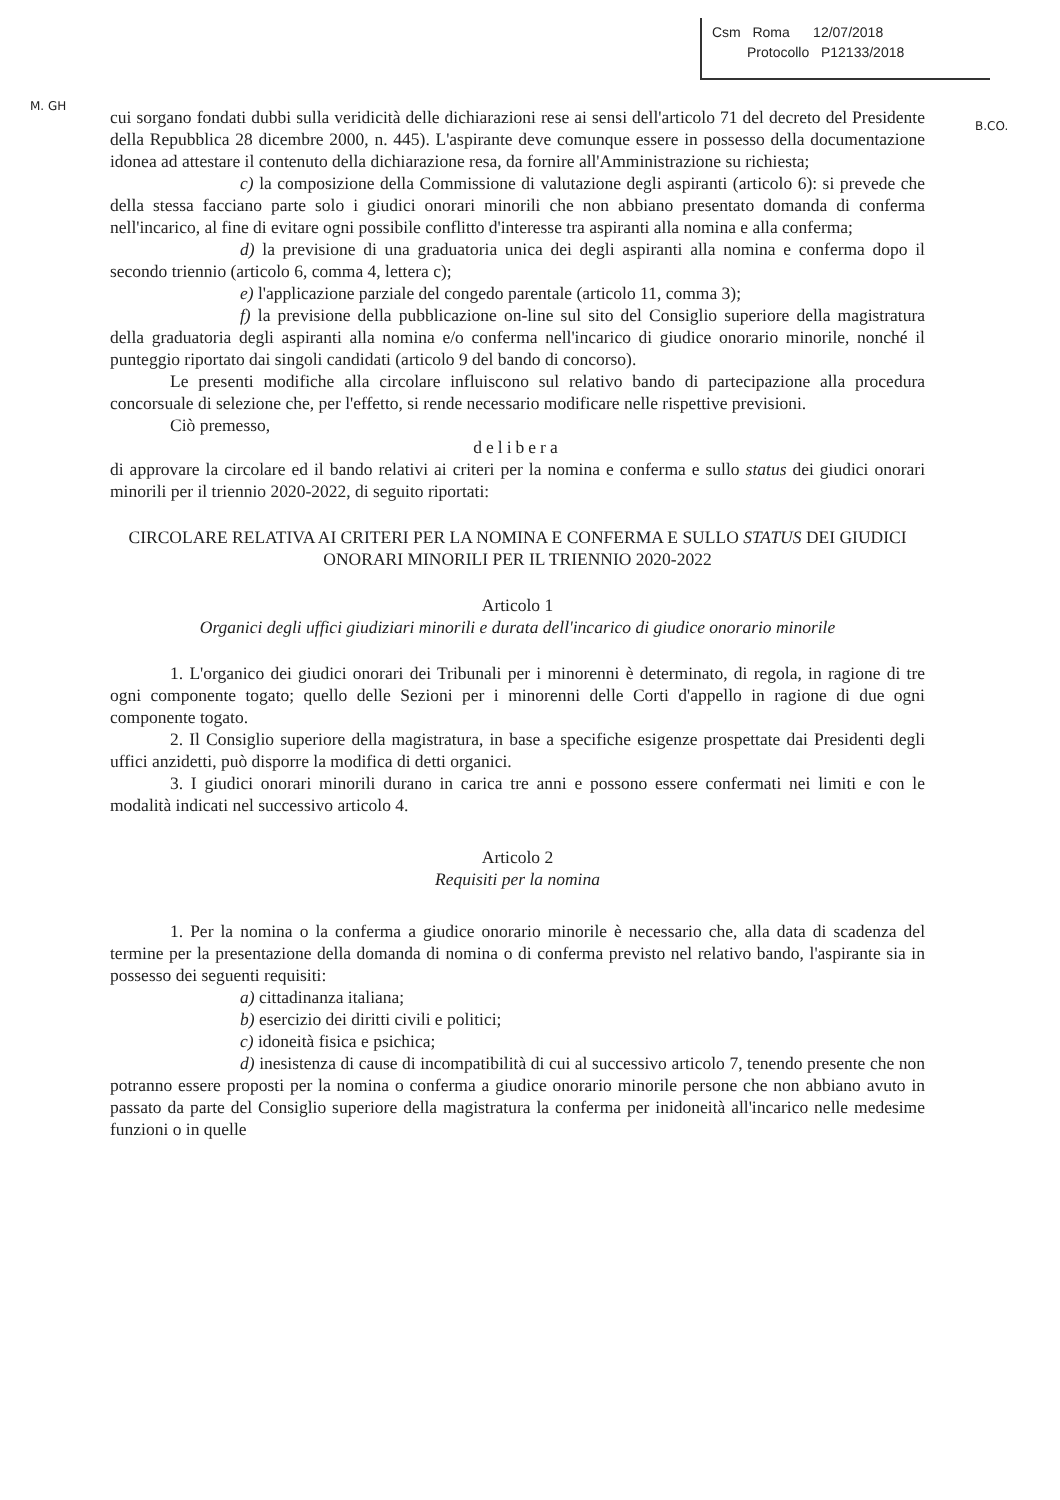M. GH
B.CO.
Csm Roma 12/07/2018
Protocollo P12133/2018
cui sorgano fondati dubbi sulla veridicità delle dichiarazioni rese ai sensi dell'articolo 71 del decreto del Presidente della Repubblica 28 dicembre 2000, n. 445). L'aspirante deve comunque essere in possesso della documentazione idonea ad attestare il contenuto della dichiarazione resa, da fornire all'Amministrazione su richiesta;
c) la composizione della Commissione di valutazione degli aspiranti (articolo 6): si prevede che della stessa facciano parte solo i giudici onorari minorili che non abbiano presentato domanda di conferma nell'incarico, al fine di evitare ogni possibile conflitto d'interesse tra aspiranti alla nomina e alla conferma;
d) la previsione di una graduatoria unica dei degli aspiranti alla nomina e conferma dopo il secondo triennio (articolo 6, comma 4, lettera c);
e) l'applicazione parziale del congedo parentale (articolo 11, comma 3);
f) la previsione della pubblicazione on-line sul sito del Consiglio superiore della magistratura della graduatoria degli aspiranti alla nomina e/o conferma nell'incarico di giudice onorario minorile, nonché il punteggio riportato dai singoli candidati (articolo 9 del bando di concorso).
Le presenti modifiche alla circolare influiscono sul relativo bando di partecipazione alla procedura concorsuale di selezione che, per l'effetto, si rende necessario modificare nelle rispettive previsioni.
Ciò premesso,
delibera
di approvare la circolare ed il bando relativi ai criteri per la nomina e conferma e sullo status dei giudici onorari minorili per il triennio 2020-2022, di seguito riportati:
CIRCOLARE RELATIVA AI CRITERI PER LA NOMINA E CONFERMA E SULLO STATUS DEI GIUDICI ONORARI MINORILI PER IL TRIENNIO 2020-2022
Articolo 1
Organici degli uffici giudiziari minorili e durata dell'incarico di giudice onorario minorile
1. L'organico dei giudici onorari dei Tribunali per i minorenni è determinato, di regola, in ragione di tre ogni componente togato; quello delle Sezioni per i minorenni delle Corti d'appello in ragione di due ogni componente togato.
2. Il Consiglio superiore della magistratura, in base a specifiche esigenze prospettate dai Presidenti degli uffici anzidetti, può disporre la modifica di detti organici.
3. I giudici onorari minorili durano in carica tre anni e possono essere confermati nei limiti e con le modalità indicati nel successivo articolo 4.
Articolo 2
Requisiti per la nomina
1. Per la nomina o la conferma a giudice onorario minorile è necessario che, alla data di scadenza del termine per la presentazione della domanda di nomina o di conferma previsto nel relativo bando, l'aspirante sia in possesso dei seguenti requisiti:
a) cittadinanza italiana;
b) esercizio dei diritti civili e politici;
c) idoneità fisica e psichica;
d) inesistenza di cause di incompatibilità di cui al successivo articolo 7, tenendo presente che non potranno essere proposti per la nomina o conferma a giudice onorario minorile persone che non abbiano avuto in passato da parte del Consiglio superiore della magistratura la conferma per inidoneità all'incarico nelle medesime funzioni o in quelle